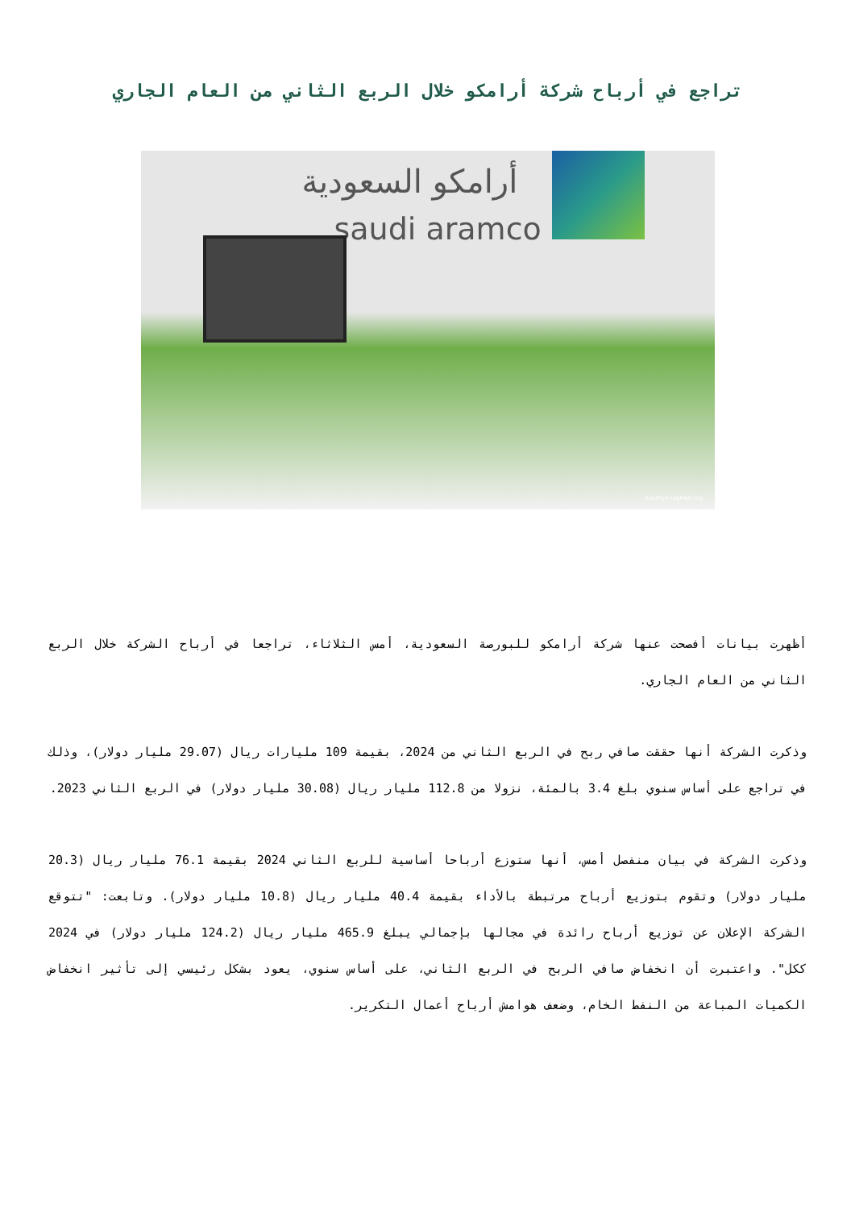تراجع في أرباح شركة أرامكو خلال الربع الثاني من العام الجاري
أرامكو السعودية
saudi aramco
hourriya-tagheer.org
أظهرت بيانات أفصحت عنها شركة أرامكو للبورصة السعودية، أمس الثلاثاء، تراجعا في أرباح الشركة خلال الربع الثاني من العام الجاري.
وذكرت الشركة أنها حققت صافي ربح في الربع الثاني من 2024، بقيمة 109 مليارات ريال (29.07 مليار دولار)، وذلك في تراجع على أساس سنوي بلغ 3.4 بالمئة، نزولا من 112.8 مليار ريال (30.08 مليار دولار) في الربع الثاني 2023.
وذكرت الشركة في بيان منفصل أمس، أنها ستوزع أرباحا أساسية للربع الثاني 2024 بقيمة 76.1 مليار ريال (20.3 مليار دولار) وتقوم بتوزيع أرباح مرتبطة بالأداء بقيمة 40.4 مليار ريال (10.8 مليار دولار). وتابعت: "تتوقع الشركة الإعلان عن توزيع أرباح رائدة في مجالها بإجمالي يبلغ 465.9 مليار ريال (124.2 مليار دولار) في 2024 ككل". واعتبرت أن انخفاض صافي الربح في الربع الثاني، على أساس سنوي، يعود بشكل رئيسي إلى تأثير انخفاض الكميات المباعة من النفط الخام، وضعف هوامش أرباح أعمال التكرير.